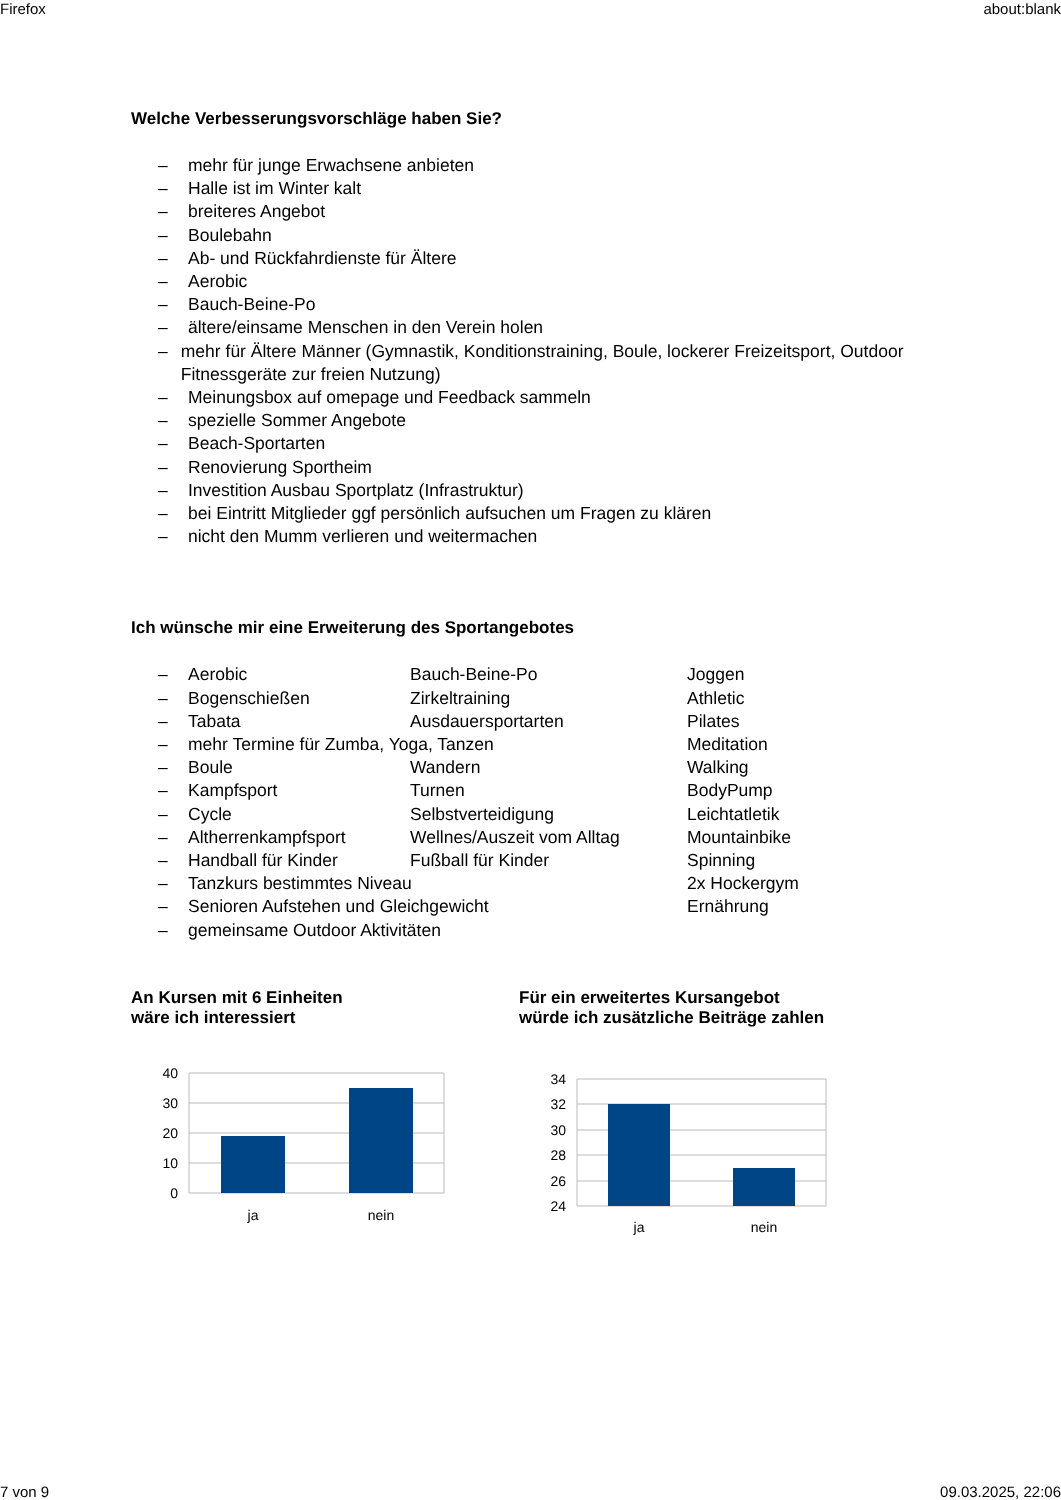Firefox about:blank
Welche Verbesserungsvorschläge haben Sie?
– mehr für junge Erwachsene anbieten
– Halle ist im Winter kalt
– breiteres Angebot
– Boulebahn
– Ab- und Rückfahrdienste für Ältere
– Aerobic
– Bauch-Beine-Po
– ältere/einsame Menschen in den Verein holen
– mehr für Ältere Männer (Gymnastik, Konditionstraining, Boule, lockerer Freizeitsport, Outdoor Fitnessgeräte zur freien Nutzung)
– Meinungsbox auf omepage und Feedback sammeln
– spezielle Sommer Angebote
– Beach-Sportarten
– Renovierung Sportheim
– Investition Ausbau Sportplatz (Infrastruktur)
– bei Eintritt Mitglieder ggf persönlich aufsuchen um Fragen zu klären
– nicht den Mumm verlieren und weitermachen
Ich wünsche mir eine Erweiterung des Sportangebotes
– Aerobic Bauch-Beine-Po Joggen
– Bogenschießen Zirkeltraining Athletic
– Tabata Ausdauersportarten Pilates
– mehr Termine für Zumba, Yoga, Tanzen Meditation
– Boule Wandern Walking
– Kampfsport Turnen BodyPump
– Cycle Selbstverteidigung Leichtatletik
– Altherrenkampfsport Wellnes/Auszeit vom Alltag Mountainbike
– Handball für Kinder Fußball für Kinder Spinning
– Tanzkurs bestimmtes Niveau 2x Hockergym
– Senioren Aufstehen und Gleichgewicht Ernährung
– gemeinsame Outdoor Aktivitäten
An Kursen mit 6 Einheiten
wäre ich interessiert
40
30
20
10
0
ja
nein
Für ein erweitertes Kursangebot
würde ich zusätzliche Beiträge zahlen
34
32
30
28
26
24
ja
nein
7 von 9 09.03.2025, 22:06